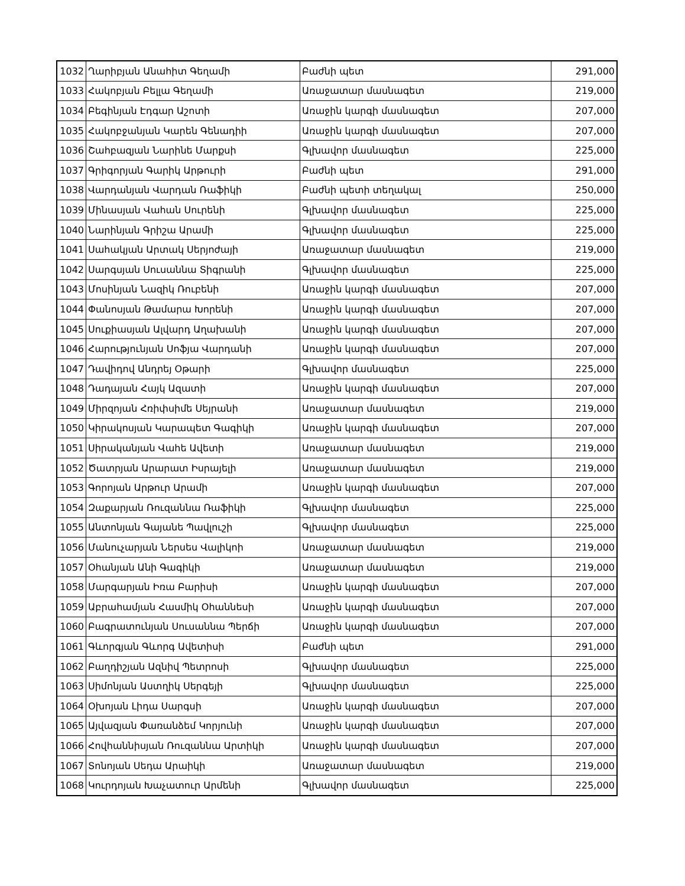| 1032 | Ղարիբյան Անահիտ Գեղամի | Բաժնի պետ | 291,000 |
| 1033 | Հակոբյան Բելլա Գեղամի | Առաջատար մասնագետ | 219,000 |
| 1034 | Բեգինյան Էդգար Աշոտի | Առաջին կարգի մասնագետ | 207,000 |
| 1035 | Հակոբջանյան Կարեն Գենադիի | Առաջին կարգի մասնագետ | 207,000 |
| 1036 | Շահբազյան Նարինե Մարքսի | Գլխավոր մասնագետ | 225,000 |
| 1037 | Գրիգորյան Գարիկ Արթուրի | Բաժնի պետ | 291,000 |
| 1038 | Վարդանյան Վարդան Ռաֆիկի | Բաժնի պետի տեղակալ | 250,000 |
| 1039 | Մինասյան Վահան Սուրենի | Գլխավոր մասնագետ | 225,000 |
| 1040 | Նարինյան Գրիշա Արամի | Գլխավոր մասնագետ | 225,000 |
| 1041 | Սահակյան Արտակ Սերյոժայի | Առաջատար մասնագետ | 219,000 |
| 1042 | Սարգսյան Սուսաննա Տիգրանի | Գլխավոր մասնագետ | 225,000 |
| 1043 | Մոսինյան Նազիկ Ռուբենի | Առաջին կարգի մասնագետ | 207,000 |
| 1044 | Փանոսյան Թամարա Խորենի | Առաջին կարգի մասնագետ | 207,000 |
| 1045 | Սուքիասյան Ալվարդ Աղախանի | Առաջին կարգի մասնագետ | 207,000 |
| 1046 | Հարությունյան Սոֆյա Վարդանի | Առաջին կարգի մասնագետ | 207,000 |
| 1047 | Դավիդով Անդրեյ Օթարի | Գլխավոր մասնագետ | 225,000 |
| 1048 | Դադայան Հայկ Ազատի | Առաջին կարգի մասնագետ | 207,000 |
| 1049 | Միրզոյան Հռիփսիմե Սեյրանի | Առաջատար մասնագետ | 219,000 |
| 1050 | Կիրակոսյան Կարապետ Գագիկի | Առաջին կարգի մասնագետ | 207,000 |
| 1051 | Սիրականյան Վահե Ավետի | Առաջատար մասնագետ | 219,000 |
| 1052 | Ծատրյան Արարատ Իսրայելի | Առաջատար մասնագետ | 219,000 |
| 1053 | Գորոյան Արթուր Արամի | Առաջին կարգի մասնագետ | 207,000 |
| 1054 | Զաքարյան Ռուզաննա Ռաֆիկի | Գլխավոր մասնագետ | 225,000 |
| 1055 | Անտոնյան Գայանե Պավլուշի | Գլխավոր մասնագետ | 225,000 |
| 1056 | Մանուչարյան Ներսես Վալիկոի | Առաջատար մասնագետ | 219,000 |
| 1057 | Օհանյան Անի Գագիկի | Առաջատար մասնագետ | 219,000 |
| 1058 | Մարգարյան Իռա Բարիսի | Առաջին կարգի մասնագետ | 207,000 |
| 1059 | Աբրահամյան Հասմիկ Օհաննեսի | Առաջին կարգի մասնագետ | 207,000 |
| 1060 | Բագրատունյան Սուսաննա Պերճի | Առաջին կարգի մասնագետ | 207,000 |
| 1061 | Գևորգյան Գևորգ Ավետիսի | Բաժնի պետ | 291,000 |
| 1062 | Բաղդիշյան Ազնիվ Պետրոսի | Գլխավոր մասնագետ | 225,000 |
| 1063 | Սիմոնյան Աստղիկ Սերգեյի | Գլխավոր մասնագետ | 225,000 |
| 1064 | Օխոյան Լիդա Սարգսի | Առաջին կարգի մասնագետ | 207,000 |
| 1065 | Այվազյան Փառանձեմ Կորյունի | Առաջին կարգի մասնագետ | 207,000 |
| 1066 | Հովհաննիսյան Ռուզաննա Արտիկի | Առաջին կարգի մասնագետ | 207,000 |
| 1067 | Տոնոյան Սեդա Արաիկի | Առաջատար մասնագետ | 219,000 |
| 1068 | Կուրդոյան Խաչատուր Արմենի | Գլխավոր մասնագետ | 225,000 |